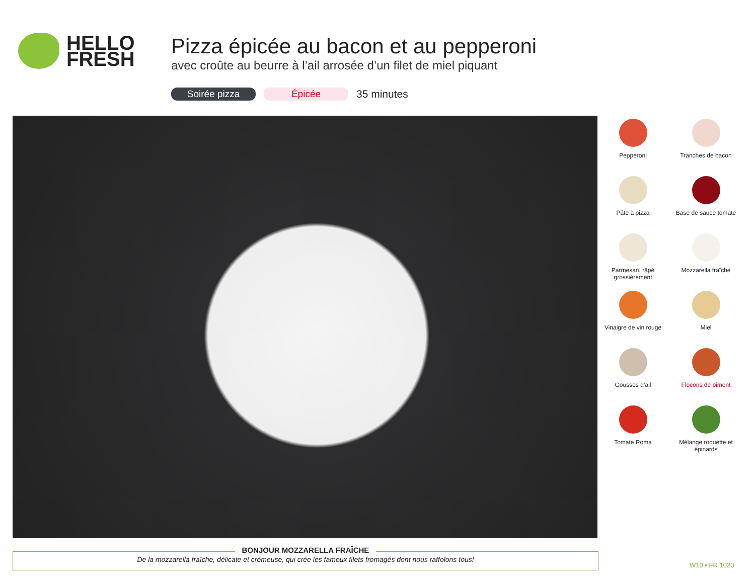HELLO
FRESH
Pizza épicée au bacon et au pepperoni
avec croûte au beurre à l’ail arrosée d’un filet de miel piquant
Soirée pizza Épicée 35 minutes
Pepperoni
Tranches de bacon
Pâte à pizza
Base de sauce tomate
Parmesan, râpé grossièrement
Mozzarella fraîche
Vinaigre de vin rouge
Miel
Gousses d’ail
Flocons de piment
Tomate Roma
Mélange roquette et épinards
BONJOUR MOZZARELLA FRAÎCHE
De la mozzarella fraîche, délicate et crémeuse, qui crée les fameux filets fromagés dont nous raffolons tous!
W10 • FR 1020